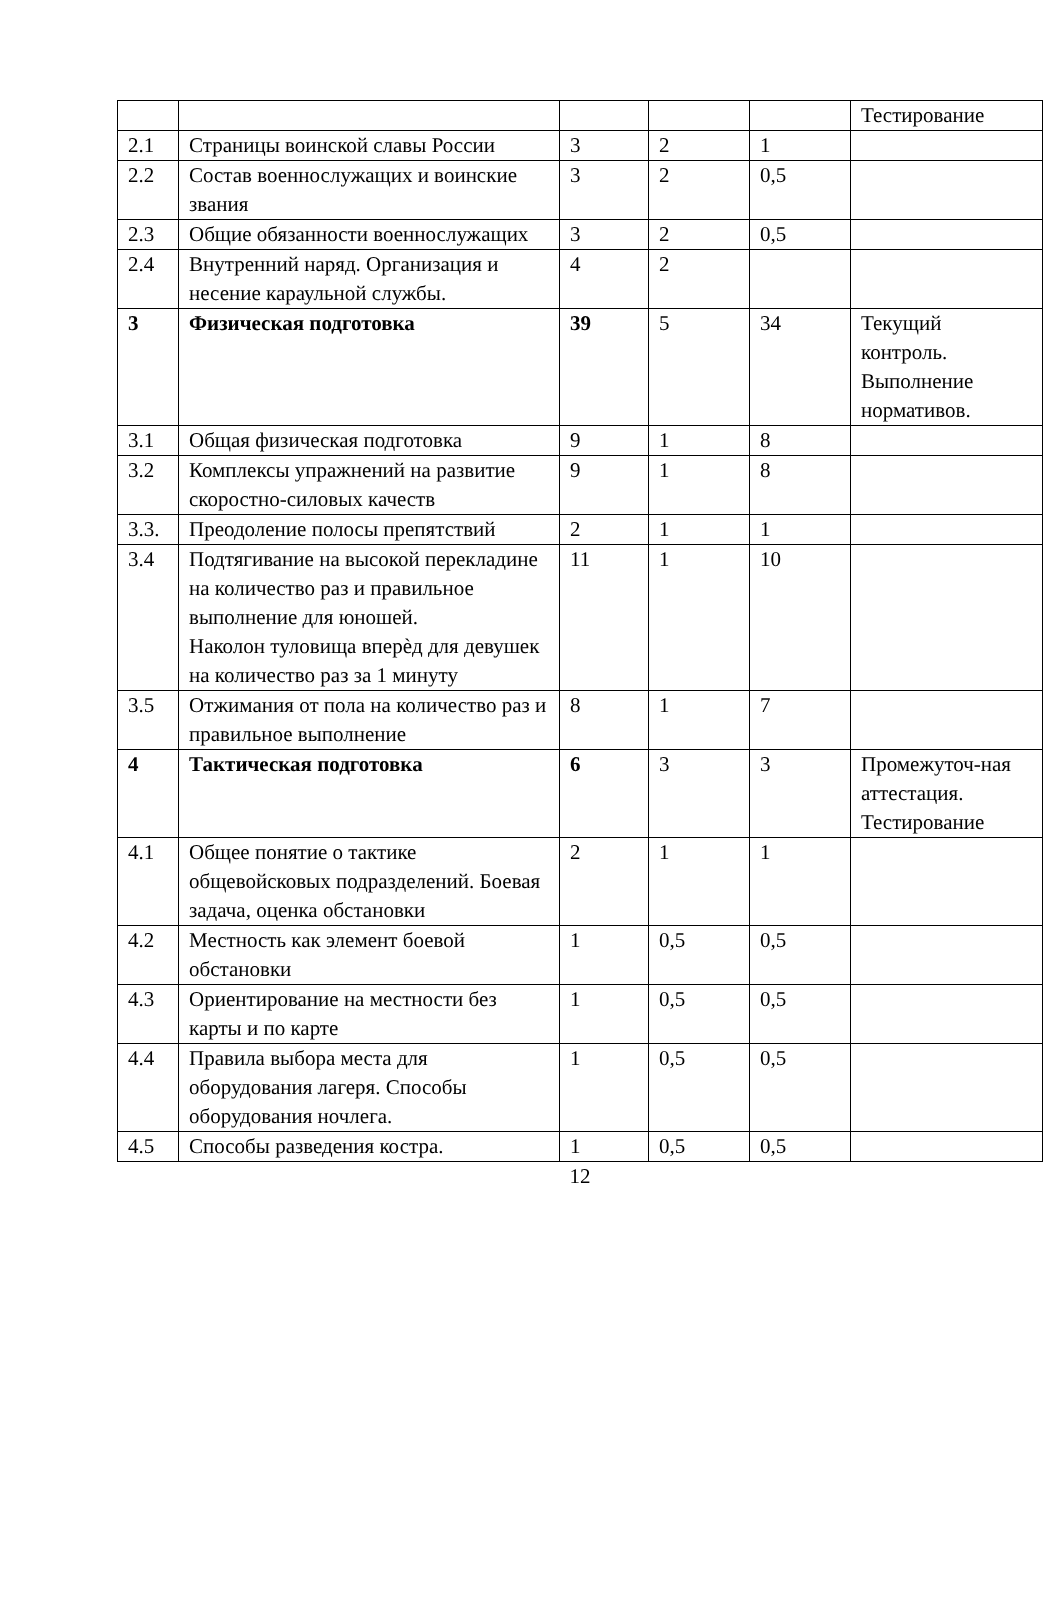| | | | | | Тестирование |
| 2.1 | Страницы воинской славы России | 3 | 2 | 1 | |
| 2.2 | Состав военнослужащих и воинские звания | 3 | 2 | 0,5 | |
| 2.3 | Общие обязанности военнослужащих | 3 | 2 | 0,5 | |
| 2.4 | Внутренний наряд. Организация и несение караульной службы. | 4 | 2 | | |
| 3 | Физическая подготовка | 39 | 5 | 34 | Текущий контроль. Выполнение нормативов. |
| 3.1 | Общая физическая подготовка | 9 | 1 | 8 | |
| 3.2 | Комплексы упражнений на развитие скоростно-силовых качеств | 9 | 1 | 8 | |
| 3.3. | Преодоление полосы препятствий | 2 | 1 | 1 | |
| 3.4 | Подтягивание на высокой перекладине на количество раз и правильное выполнение для юношей. Наколон туловища вперѐд для девушек на количество раз за 1 минуту | 11 | 1 | 10 | |
| 3.5 | Отжимания от пола на количество раз и правильное выполнение | 8 | 1 | 7 | |
| 4 | Тактическая подготовка | 6 | 3 | 3 | Промежуточ-ная аттестация. Тестирование |
| 4.1 | Общее понятие о тактике общевойсковых подразделений. Боевая задача, оценка обстановки | 2 | 1 | 1 | |
| 4.2 | Местность как элемент боевой обстановки | 1 | 0,5 | 0,5 | |
| 4.3 | Ориентирование на местности без карты и по карте | 1 | 0,5 | 0,5 | |
| 4.4 | Правила выбора места для оборудования лагеря. Способы оборудования ночлега. | 1 | 0,5 | 0,5 | |
| 4.5 | Способы разведения костра. | 1 | 0,5 | 0,5 | |
12